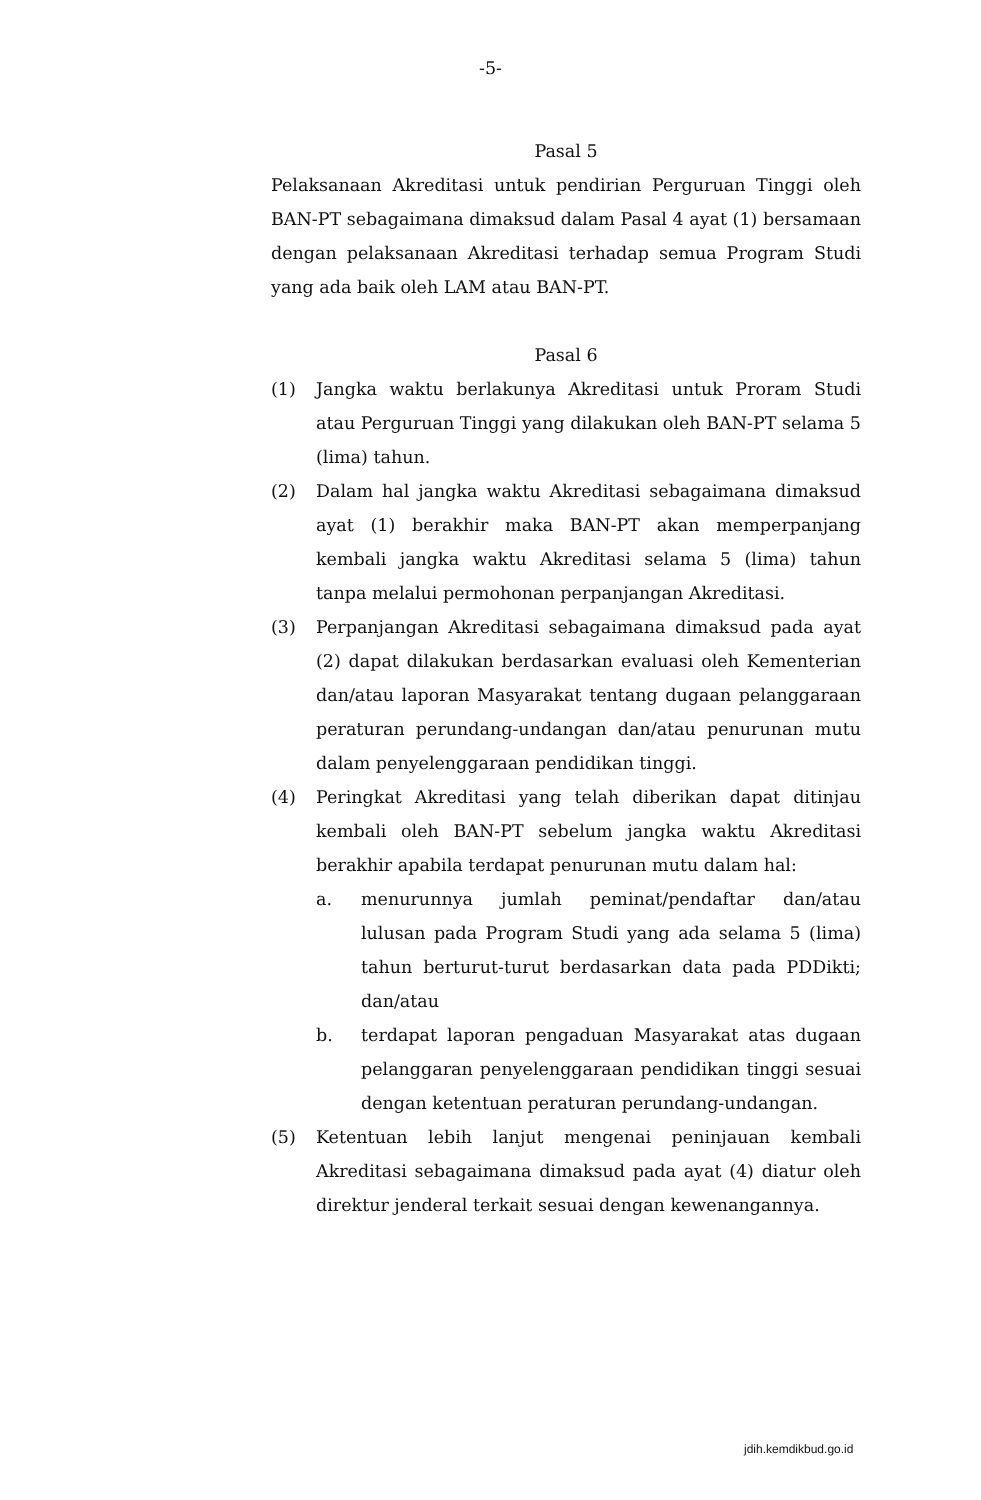-5-
Pasal 5
Pelaksanaan Akreditasi untuk pendirian Perguruan Tinggi oleh BAN-PT sebagaimana dimaksud dalam Pasal 4 ayat (1) bersamaan dengan pelaksanaan Akreditasi terhadap semua Program Studi yang ada baik oleh LAM atau BAN-PT.
Pasal 6
(1) Jangka waktu berlakunya Akreditasi untuk Proram Studi atau Perguruan Tinggi yang dilakukan oleh BAN-PT selama 5 (lima) tahun.
(2) Dalam hal jangka waktu Akreditasi sebagaimana dimaksud ayat (1) berakhir maka BAN-PT akan memperpanjang kembali jangka waktu Akreditasi selama 5 (lima) tahun tanpa melalui permohonan perpanjangan Akreditasi.
(3) Perpanjangan Akreditasi sebagaimana dimaksud pada ayat (2) dapat dilakukan berdasarkan evaluasi oleh Kementerian dan/atau laporan Masyarakat tentang dugaan pelanggaraan peraturan perundang-undangan dan/atau penurunan mutu dalam penyelenggaraan pendidikan tinggi.
(4) Peringkat Akreditasi yang telah diberikan dapat ditinjau kembali oleh BAN-PT sebelum jangka waktu Akreditasi berakhir apabila terdapat penurunan mutu dalam hal:
a. menurunnya jumlah peminat/pendaftar dan/atau lulusan pada Program Studi yang ada selama 5 (lima) tahun berturut-turut berdasarkan data pada PDDikti; dan/atau
b. terdapat laporan pengaduan Masyarakat atas dugaan pelanggaran penyelenggaraan pendidikan tinggi sesuai dengan ketentuan peraturan perundang-undangan.
(5) Ketentuan lebih lanjut mengenai peninjauan kembali Akreditasi sebagaimana dimaksud pada ayat (4) diatur oleh direktur jenderal terkait sesuai dengan kewenangannya.
jdih.kemdikbud.go.id